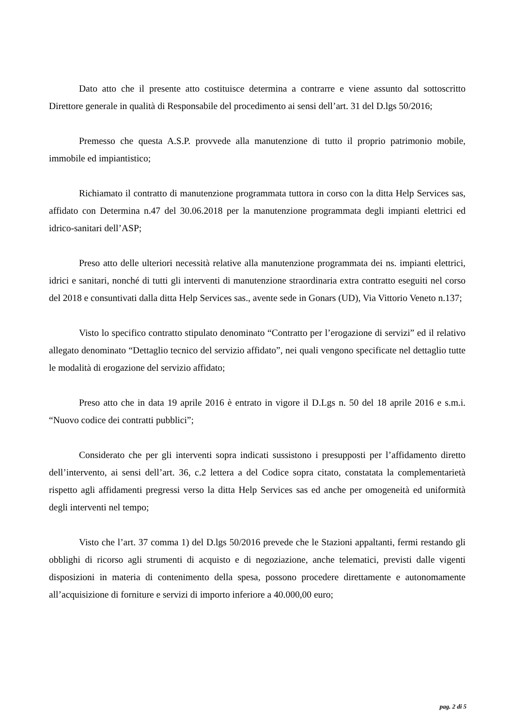Dato atto che il presente atto costituisce determina a contrarre e viene assunto dal sottoscritto Direttore generale in qualità di Responsabile del procedimento ai sensi dell’art. 31 del D.lgs 50/2016;
Premesso che questa A.S.P. provvede alla manutenzione di tutto il proprio patrimonio mobile, immobile ed impiantistico;
Richiamato il contratto di manutenzione programmata tuttora in corso con la ditta Help Services sas, affidato con Determina n.47 del 30.06.2018 per la manutenzione programmata degli impianti elettrici ed idrico-sanitari dell’ASP;
Preso atto delle ulteriori necessità relative alla manutenzione programmata dei ns. impianti elettrici, idrici e sanitari, nonché di tutti gli interventi di manutenzione straordinaria extra contratto eseguiti nel corso del 2018 e consuntivati dalla ditta Help Services sas., avente sede in Gonars (UD), Via Vittorio Veneto n.137;
Visto lo specifico contratto stipulato denominato “Contratto per l’erogazione di servizi” ed il relativo allegato denominato “Dettaglio tecnico del servizio affidato”, nei quali vengono specificate nel dettaglio tutte le modalità di erogazione del servizio affidato;
Preso atto che in data 19 aprile 2016 è entrato in vigore il D.Lgs n. 50 del 18 aprile 2016 e s.m.i. “Nuovo codice dei contratti pubblici”;
Considerato che per gli interventi sopra indicati sussistono i presupposti per l’affidamento diretto dell’intervento, ai sensi dell’art. 36, c.2 lettera a del Codice sopra citato, constatata la complementarietà rispetto agli affidamenti pregressi verso la ditta Help Services sas ed anche per omogeneità ed uniformità degli interventi nel tempo;
Visto che l’art. 37 comma 1) del D.lgs 50/2016 prevede che le Stazioni appaltanti, fermi restando gli obblighi di ricorso agli strumenti di acquisto e di negoziazione, anche telematici, previsti dalle vigenti disposizioni in materia di contenimento della spesa, possono procedere direttamente e autonomamente all’acquisizione di forniture e servizi di importo inferiore a 40.000,00 euro;
pag. 2 di 5